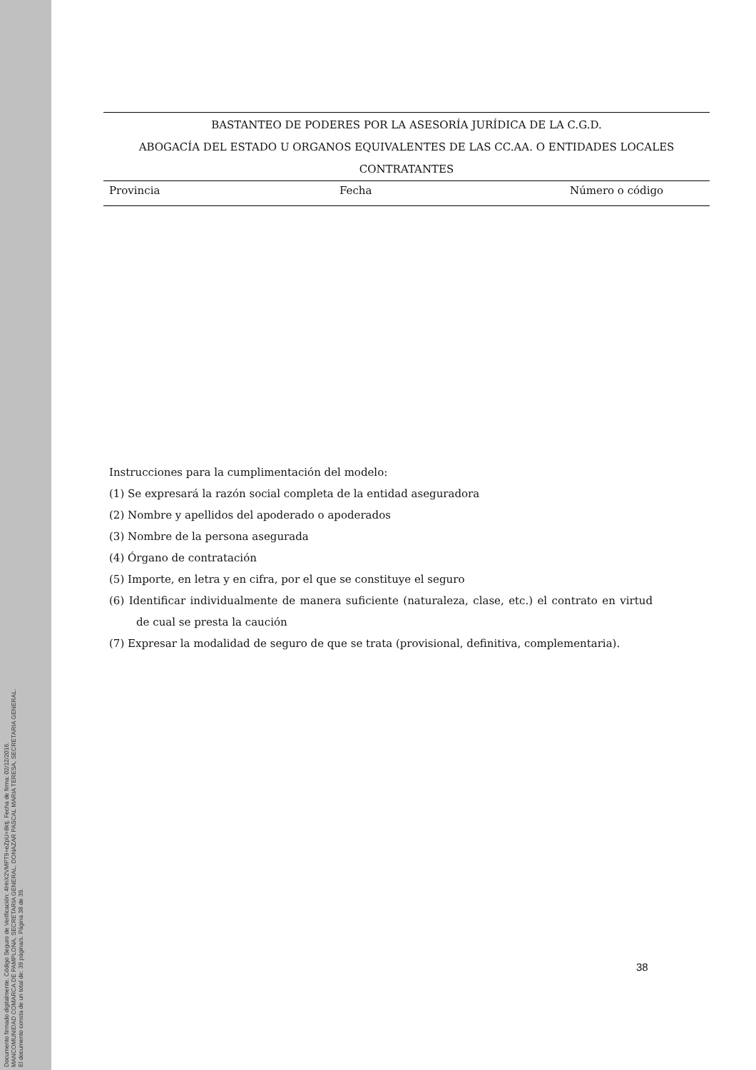Documento firmado digitalmente. Código Seguro de Verificación: 4HnX2VMPT9+eZpU+8ktj. Fecha de firma: 02/12/2016.
MANCOMUNIDAD COMARCA DE PAMPLONA, SECRETARIA GENERAL, DONAZAR PASCAL MARIA TERESA, SECRETARIA GENERAL.
El documento consta de un total de: 39 página/s. Página 38 de 39.
BASTANTEO DE PODERES POR LA ASESORÍA JURÍDICA DE LA C.G.D.
ABOGACÍA DEL ESTADO U ORGANOS EQUIVALENTES DE LAS CC.AA. O ENTIDADES LOCALES
CONTRATANTES
| Provincia | Fecha | Número o código |
Instrucciones para la cumplimentación del modelo:
(1) Se expresará la razón social completa de la entidad aseguradora
(2) Nombre y apellidos del apoderado o apoderados
(3) Nombre de la persona asegurada
(4) Órgano de contratación
(5) Importe, en letra y en cifra, por el que se constituye el seguro
(6) Identificar individualmente de manera suficiente (naturaleza, clase, etc.) el contrato en virtud de cual se presta la caución
(7) Expresar la modalidad de seguro de que se trata (provisional, definitiva, complementaria).
38